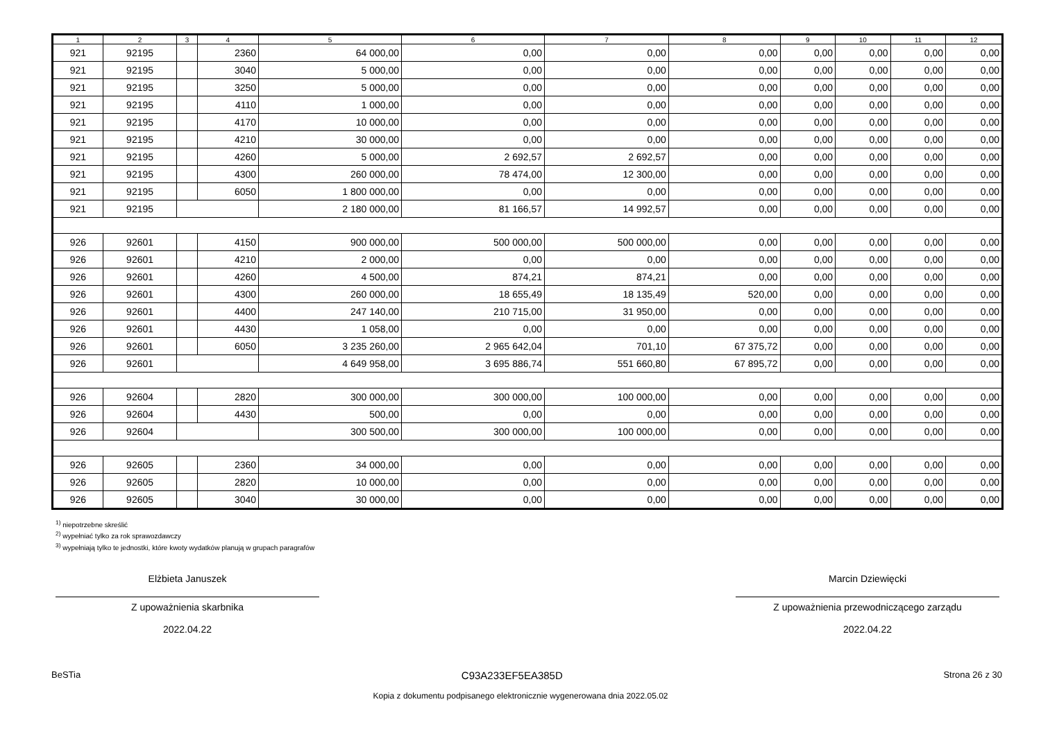| 1 | 2 | 3 | 4 | 5 | 6 | 7 | 8 | 9 | 10 | 11 | 12 |
| --- | --- | --- | --- | --- | --- | --- | --- | --- | --- | --- | --- |
| 921 | 92195 | | 2360 | 64 000,00 | 0,00 | 0,00 | 0,00 | 0,00 | 0,00 | 0,00 | 0,00 |
| 921 | 92195 | | 3040 | 5 000,00 | 0,00 | 0,00 | 0,00 | 0,00 | 0,00 | 0,00 | 0,00 |
| 921 | 92195 | | 3250 | 5 000,00 | 0,00 | 0,00 | 0,00 | 0,00 | 0,00 | 0,00 | 0,00 |
| 921 | 92195 | | 4110 | 1 000,00 | 0,00 | 0,00 | 0,00 | 0,00 | 0,00 | 0,00 | 0,00 |
| 921 | 92195 | | 4170 | 10 000,00 | 0,00 | 0,00 | 0,00 | 0,00 | 0,00 | 0,00 | 0,00 |
| 921 | 92195 | | 4210 | 30 000,00 | 0,00 | 0,00 | 0,00 | 0,00 | 0,00 | 0,00 | 0,00 |
| 921 | 92195 | | 4260 | 5 000,00 | 2 692,57 | 2 692,57 | 0,00 | 0,00 | 0,00 | 0,00 | 0,00 |
| 921 | 92195 | | 4300 | 260 000,00 | 78 474,00 | 12 300,00 | 0,00 | 0,00 | 0,00 | 0,00 | 0,00 |
| 921 | 92195 | | 6050 | 1 800 000,00 | 0,00 | 0,00 | 0,00 | 0,00 | 0,00 | 0,00 | 0,00 |
| 921 | 92195 | | | 2 180 000,00 | 81 166,57 | 14 992,57 | 0,00 | 0,00 | 0,00 | 0,00 | 0,00 |
| 926 | 92601 | | 4150 | 900 000,00 | 500 000,00 | 500 000,00 | 0,00 | 0,00 | 0,00 | 0,00 | 0,00 |
| 926 | 92601 | | 4210 | 2 000,00 | 0,00 | 0,00 | 0,00 | 0,00 | 0,00 | 0,00 | 0,00 |
| 926 | 92601 | | 4260 | 4 500,00 | 874,21 | 874,21 | 0,00 | 0,00 | 0,00 | 0,00 | 0,00 |
| 926 | 92601 | | 4300 | 260 000,00 | 18 655,49 | 18 135,49 | 520,00 | 0,00 | 0,00 | 0,00 | 0,00 |
| 926 | 92601 | | 4400 | 247 140,00 | 210 715,00 | 31 950,00 | 0,00 | 0,00 | 0,00 | 0,00 | 0,00 |
| 926 | 92601 | | 4430 | 1 058,00 | 0,00 | 0,00 | 0,00 | 0,00 | 0,00 | 0,00 | 0,00 |
| 926 | 92601 | | 6050 | 3 235 260,00 | 2 965 642,04 | 701,10 | 67 375,72 | 0,00 | 0,00 | 0,00 | 0,00 |
| 926 | 92601 | | | 4 649 958,00 | 3 695 886,74 | 551 660,80 | 67 895,72 | 0,00 | 0,00 | 0,00 | 0,00 |
| 926 | 92604 | | 2820 | 300 000,00 | 300 000,00 | 100 000,00 | 0,00 | 0,00 | 0,00 | 0,00 | 0,00 |
| 926 | 92604 | | 4430 | 500,00 | 0,00 | 0,00 | 0,00 | 0,00 | 0,00 | 0,00 | 0,00 |
| 926 | 92604 | | | 300 500,00 | 300 000,00 | 100 000,00 | 0,00 | 0,00 | 0,00 | 0,00 | 0,00 |
| 926 | 92605 | | 2360 | 34 000,00 | 0,00 | 0,00 | 0,00 | 0,00 | 0,00 | 0,00 | 0,00 |
| 926 | 92605 | | 2820 | 10 000,00 | 0,00 | 0,00 | 0,00 | 0,00 | 0,00 | 0,00 | 0,00 |
| 926 | 92605 | | 3040 | 30 000,00 | 0,00 | 0,00 | 0,00 | 0,00 | 0,00 | 0,00 | 0,00 |
<sup>1)</sup> niepotrzebne skreślić
<sup>2)</sup> wypełniać tylko za rok sprawozdawczy
<sup>3)</sup> wypełniają tylko te jednostki, które kwoty wydatków planują w grupach paragrafów
Elżbieta Januszek
Z upoważnienia skarbnika
2022.04.22
Marcin Dziewięcki
Z upoważnienia przewodniczącego zarządu
2022.04.22
BeSTia C93A233EF5EA385D Strona 26 z 30
Kopia z dokumentu podpisanego elektronicznie wygenerowana dnia 2022.05.02